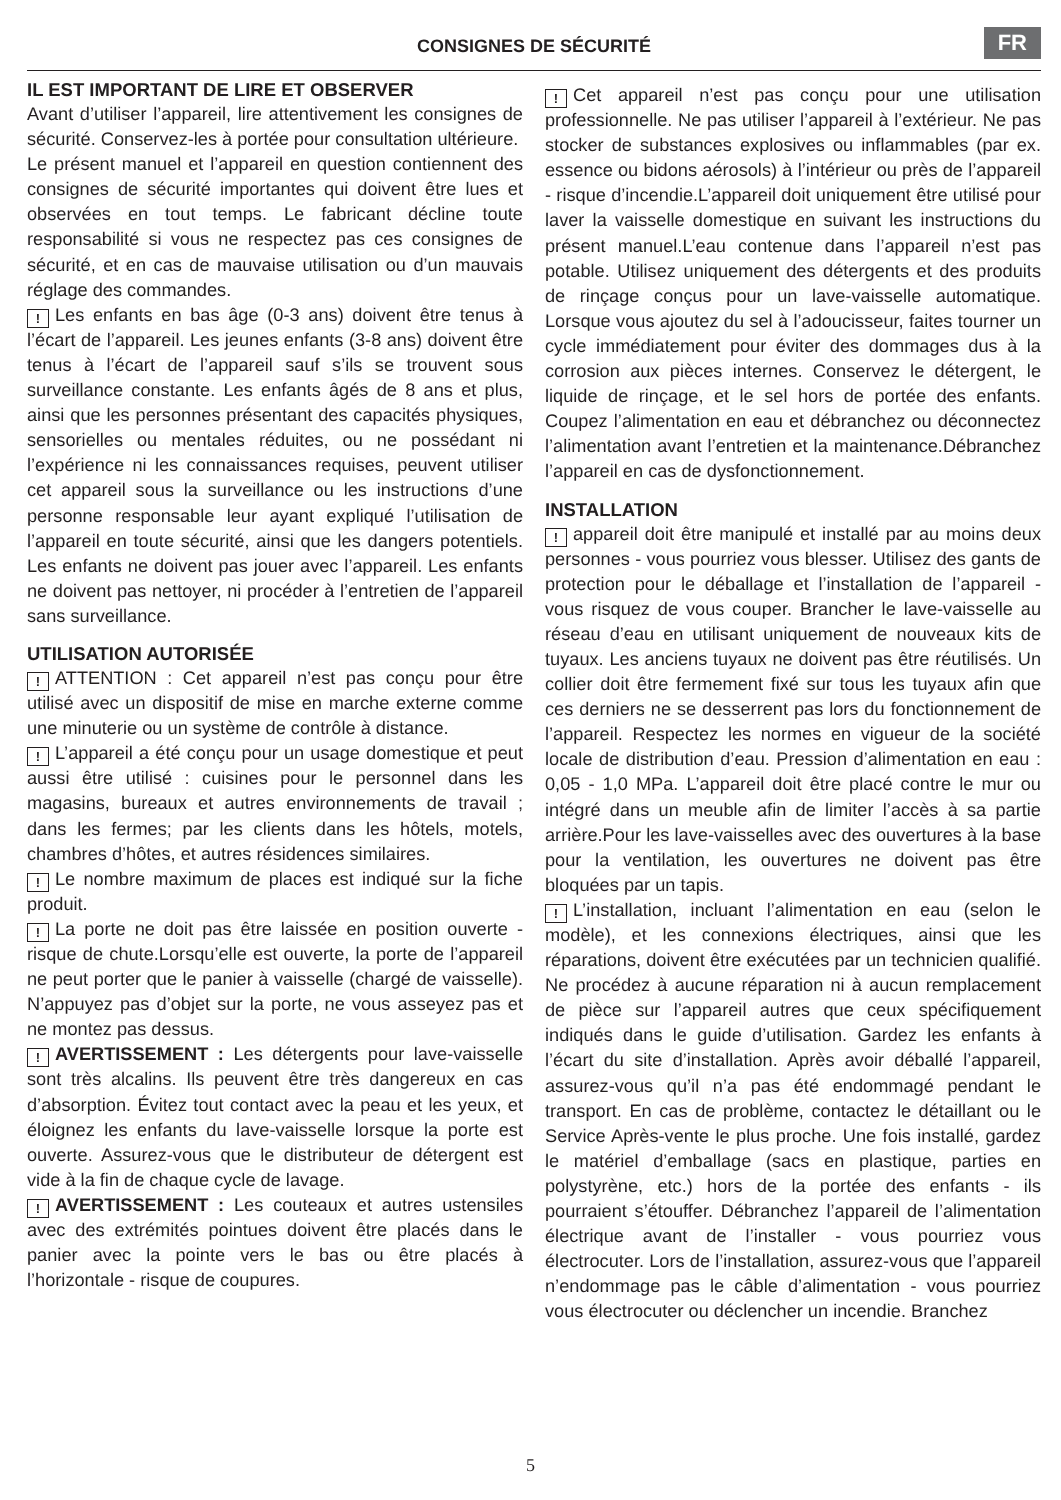CONSIGNES DE SÉCURITÉ
FR
IL EST IMPORTANT DE LIRE ET OBSERVER
Avant d’utiliser l’appareil, lire attentivement les consignes de sécurité. Conservez-les à portée pour consultation ultérieure.
Le présent manuel et l’appareil en question contiennent des consignes de sécurité importantes qui doivent être lues et observées en tout temps. Le fabricant décline toute responsabilité si vous ne respectez pas ces consignes de sécurité, et en cas de mauvaise utilisation ou d’un mauvais réglage des commandes.
! Les enfants en bas âge (0-3 ans) doivent être tenus à l’écart de l’appareil. Les jeunes enfants (3-8 ans) doivent être tenus à l’écart de l’appareil sauf s’ils se trouvent sous surveillance constante. Les enfants âgés de 8 ans et plus, ainsi que les personnes présentant des capacités physiques, sensorielles ou mentales réduites, ou ne possédant ni l’expérience ni les connaissances requises, peuvent utiliser cet appareil sous la surveillance ou les instructions d’une personne responsable leur ayant expliqué l’utilisation de l’appareil en toute sécurité, ainsi que les dangers potentiels. Les enfants ne doivent pas jouer avec l’appareil. Les enfants ne doivent pas nettoyer, ni procéder à l’entretien de l’appareil sans surveillance.
UTILISATION AUTORISÉE
! ATTENTION : Cet appareil n’est pas conçu pour être utilisé avec un dispositif de mise en marche externe comme une minuterie ou un système de contrôle à distance.
! L’appareil a été conçu pour un usage domestique et peut aussi être utilisé : cuisines pour le personnel dans les magasins, bureaux et autres environnements de travail ; dans les fermes; par les clients dans les hôtels, motels, chambres d’hôtes, et autres résidences similaires.
! Le nombre maximum de places est indiqué sur la fiche produit.
! La porte ne doit pas être laissée en position ouverte - risque de chute.Lorsqu’elle est ouverte, la porte de l’appareil ne peut porter que le panier à vaisselle (chargé de vaisselle). N’appuyez pas d’objet sur la porte, ne vous asseyez pas et ne montez pas dessus.
! AVERTISSEMENT : Les détergents pour lave-vaisselle sont très alcalins. Ils peuvent être très dangereux en cas d’absorption. Évitez tout contact avec la peau et les yeux, et éloignez les enfants du lave-vaisselle lorsque la porte est ouverte. Assurez-vous que le distributeur de détergent est vide à la fin de chaque cycle de lavage.
! AVERTISSEMENT : Les couteaux et autres ustensiles avec des extrémités pointues doivent être placés dans le panier avec la pointe vers le bas ou être placés à l’horizontale - risque de coupures.
! Cet appareil n’est pas conçu pour une utilisation professionnelle. Ne pas utiliser l’appareil à l’extérieur. Ne pas stocker de substances explosives ou inflammables (par ex. essence ou bidons aérosols) à l’intérieur ou près de l’appareil - risque d’incendie.L’appareil doit uniquement être utilisé pour laver la vaisselle domestique en suivant les instructions du présent manuel.L’eau contenue dans l’appareil n’est pas potable. Utilisez uniquement des détergents et des produits de rinçage conçus pour un lave-vaisselle automatique. Lorsque vous ajoutez du sel à l’adoucisseur, faites tourner un cycle immédiatement pour éviter des dommages dus à la corrosion aux pièces internes. Conservez le détergent, le liquide de rinçage, et le sel hors de portée des enfants. Coupez l’alimentation en eau et débranchez ou déconnectez l’alimentation avant l’entretien et la maintenance.Débranchez l’appareil en cas de dysfonctionnement.
INSTALLATION
! appareil doit être manipulé et installé par au moins deux personnes - vous pourriez vous blesser. Utilisez des gants de protection pour le déballage et l’installation de l’appareil - vous risquez de vous couper. Brancher le lave-vaisselle au réseau d’eau en utilisant uniquement de nouveaux kits de tuyaux. Les anciens tuyaux ne doivent pas être réutilisés. Un collier doit être fermement fixé sur tous les tuyaux afin que ces derniers ne se desserrent pas lors du fonctionnement de l’appareil. Respectez les normes en vigueur de la société locale de distribution d’eau. Pression d’alimentation en eau : 0,05 - 1,0 MPa. L’appareil doit être placé contre le mur ou intégré dans un meuble afin de limiter l’accès à sa partie arrière.Pour les lave-vaisselles avec des ouvertures à la base pour la ventilation, les ouvertures ne doivent pas être bloquées par un tapis.
! L’installation, incluant l’alimentation en eau (selon le modèle), et les connexions électriques, ainsi que les réparations, doivent être exécutées par un technicien qualifié. Ne procédez à aucune réparation ni à aucun remplacement de pièce sur l’appareil autres que ceux spécifiquement indiqués dans le guide d’utilisation. Gardez les enfants à l’écart du site d’installation. Après avoir déballé l’appareil, assurez-vous qu’il n’a pas été endommagé pendant le transport. En cas de problème, contactez le détaillant ou le Service Après-vente le plus proche. Une fois installé, gardez le matériel d’emballage (sacs en plastique, parties en polystyrène, etc.) hors de la portée des enfants - ils pourraient s’étouffer. Débranchez l’appareil de l’alimentation électrique avant de l’installer - vous pourriez vous électrocuter. Lors de l’installation, assurez-vous que l’appareil n’endommage pas le câble d’alimentation - vous pourriez vous électrocuter ou déclencher un incendie. Branchez
5